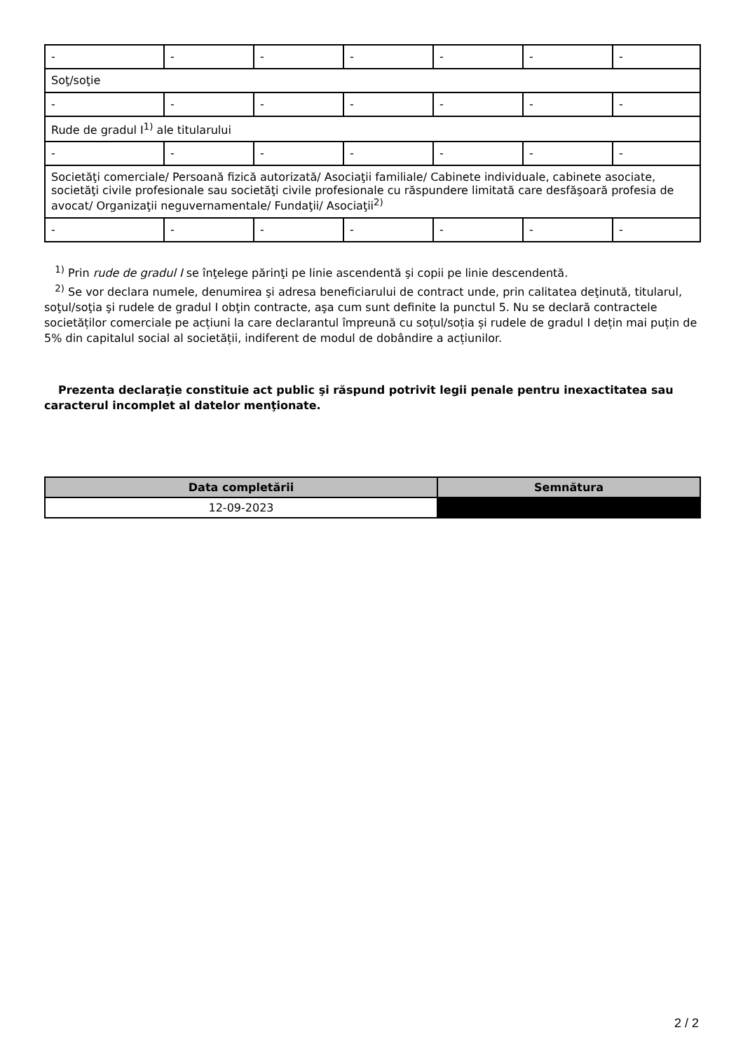| - | - | - | - | - | - | - |
| Soţ/soţie | | | | | | |
| - | - | - | - | - | - | - |
| Rude de gradul I<sup>1)</sup> ale titularului | | | | | | |
| - | - | - | - | - | - | - |
| Societăţi comerciale/ Persoană fizică autorizată/ Asociaţii familiale/ Cabinete individuale, cabinete asociate, societăţi civile profesionale sau societăţi civile profesionale cu răspundere limitată care desfăşoară profesia de avocat/ Organizaţii neguvernamentale/ Fundaţii/ Asociaţii<sup>2)</sup> | | | | | | |
| - | - | - | - | - | - | - |
<sup>1)</sup> Prin rude de gradul I se înţelege părinţi pe linie ascendentă şi copii pe linie descendentă.
<sup>2)</sup> Se vor declara numele, denumirea şi adresa beneficiarului de contract unde, prin calitatea deţinută, titularul, soţul/soţia şi rudele de gradul I obţin contracte, aşa cum sunt definite la punctul 5. Nu se declară contractele societăților comerciale pe acțiuni la care declarantul împreună cu soțul/soția și rudele de gradul I dețin mai puțin de 5% din capitalul social al societății, indiferent de modul de dobândire a acțiunilor.
Prezenta declaraţie constituie act public şi răspund potrivit legii penale pentru inexactitatea sau caracterul incomplet al datelor menţionate.
| Data completării | Semnătura |
| --- | --- |
| 12-09-2023 | |
2 / 2